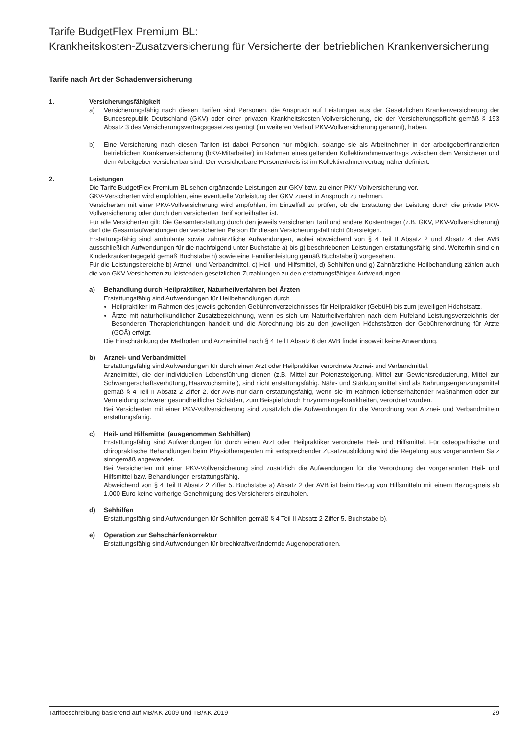Tarife BudgetFlex Premium BL:
Krankheitskosten-Zusatzversicherung für Versicherte der betrieblichen Krankenversicherung
Tarife nach Art der Schadenversicherung
1. Versicherungsfähigkeit
a) Versicherungsfähig nach diesen Tarifen sind Personen, die Anspruch auf Leistungen aus der Gesetzlichen Krankenversicherung der Bundesrepublik Deutschland (GKV) oder einer privaten Krankheitskosten-Vollversicherung, die der Versicherungspflicht gemäß § 193 Absatz 3 des Versicherungsvertragsgesetzes genügt (im weiteren Verlauf PKV-Vollversicherung genannt), haben.
b) Eine Versicherung nach diesen Tarifen ist dabei Personen nur möglich, solange sie als Arbeitnehmer in der arbeitgeberfinanzierten betrieblichen Krankenversicherung (bKV-Mitarbeiter) im Rahmen eines geltenden Kollektivrahmenvertrags zwischen dem Versicherer und dem Arbeitgeber versicherbar sind. Der versicherbare Personenkreis ist im Kollektivrahmenvertrag näher definiert.
2. Leistungen
Die Tarife BudgetFlex Premium BL sehen ergänzende Leistungen zur GKV bzw. zu einer PKV-Vollversicherung vor.
GKV-Versicherten wird empfohlen, eine eventuelle Vorleistung der GKV zuerst in Anspruch zu nehmen.
Versicherten mit einer PKV-Vollversicherung wird empfohlen, im Einzelfall zu prüfen, ob die Erstattung der Leistung durch die private PKV-Vollversicherung oder durch den versicherten Tarif vorteilhafter ist.
Für alle Versicherten gilt: Die Gesamterstattung durch den jeweils versicherten Tarif und andere Kostenträger (z.B. GKV, PKV-Vollversicherung) darf die Gesamtaufwendungen der versicherten Person für diesen Versicherungsfall nicht übersteigen.
Erstattungsfähig sind ambulante sowie zahnärztliche Aufwendungen, wobei abweichend von § 4 Teil II Absatz 2 und Absatz 4 der AVB ausschließlich Aufwendungen für die nachfolgend unter Buchstabe a) bis g) beschriebenen Leistungen erstattungsfähig sind. Weiterhin sind ein Kinderkrankentagegeld gemäß Buchstabe h) sowie eine Familienleistung gemäß Buchstabe i) vorgesehen.
Für die Leistungsbereiche b) Arznei- und Verbandmittel, c) Heil- und Hilfsmittel, d) Sehhilfen und g) Zahnärztliche Heilbehandlung zählen auch die von GKV-Versicherten zu leistenden gesetzlichen Zuzahlungen zu den erstattungsfähigen Aufwendungen.
a) Behandlung durch Heilpraktiker, Naturheilverfahren bei Ärzten
Erstattungsfähig sind Aufwendungen für Heilbehandlungen durch
Heilpraktiker im Rahmen des jeweils geltenden Gebührenverzeichnisses für Heilpraktiker (GebüH) bis zum jeweiligen Höchstsatz,
Ärzte mit naturheilkundlicher Zusatzbezeichnung, wenn es sich um Naturheilverfahren nach dem Hufeland-Leistungsverzeichnis der Besonderen Therapierichtungen handelt und die Abrechnung bis zu den jeweiligen Höchstsätzen der Gebührenordnung für Ärzte (GOÄ) erfolgt.
Die Einschränkung der Methoden und Arzneimittel nach § 4 Teil I Absatz 6 der AVB findet insoweit keine Anwendung.
b) Arznei- und Verbandmittel
Erstattungsfähig sind Aufwendungen für durch einen Arzt oder Heilpraktiker verordnete Arznei- und Verbandmittel.
Arzneimittel, die der individuellen Lebensführung dienen (z.B. Mittel zur Potenzsteigerung, Mittel zur Gewichtsreduzierung, Mittel zur Schwangerschaftsverhütung, Haarwuchsmittel), sind nicht erstattungsfähig. Nähr- und Stärkungsmittel sind als Nahrungsergänzungsmittel gemäß § 4 Teil II Absatz 2 Ziffer 2. der AVB nur dann erstattungsfähig, wenn sie im Rahmen lebenserhaltender Maßnahmen oder zur Vermeidung schwerer gesundheitlicher Schäden, zum Beispiel durch Enzymmangelkrankheiten, verordnet wurden.
Bei Versicherten mit einer PKV-Vollversicherung sind zusätzlich die Aufwendungen für die Verordnung von Arznei- und Verbandmitteln erstattungsfähig.
c) Heil- und Hilfsmittel (ausgenommen Sehhilfen)
Erstattungsfähig sind Aufwendungen für durch einen Arzt oder Heilpraktiker verordnete Heil- und Hilfsmittel. Für osteopathische und chiropraktische Behandlungen beim Physiotherapeuten mit entsprechender Zusatzausbildung wird die Regelung aus vorgenanntem Satz sinngemäß angewendet.
Bei Versicherten mit einer PKV-Vollversicherung sind zusätzlich die Aufwendungen für die Verordnung der vorgenannten Heil- und Hilfsmittel bzw. Behandlungen erstattungsfähig.
Abweichend von § 4 Teil II Absatz 2 Ziffer 5. Buchstabe a) Absatz 2 der AVB ist beim Bezug von Hilfsmitteln mit einem Bezugspreis ab 1.000 Euro keine vorherige Genehmigung des Versicherers einzuholen.
d) Sehhilfen
Erstattungsfähig sind Aufwendungen für Sehhilfen gemäß § 4 Teil II Absatz 2 Ziffer 5. Buchstabe b).
e) Operation zur Sehschärfenkorrektur
Erstattungsfähig sind Aufwendungen für brechkraftverändernde Augenoperationen.
Tarifbeschreibung basierend auf MB/KK 2009 und TB/KK 2019 29